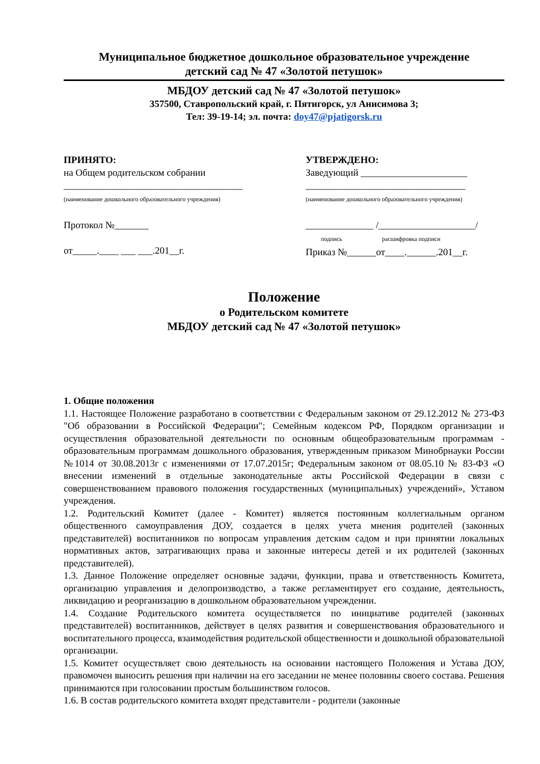Муниципальное бюджетное дошкольное образовательное учреждение
детский сад № 47 «Золотой петушок»
МБДОУ детский сад № 47 «Золотой петушок»
357500, Ставропольский край, г. Пятигорск, ул Анисимова 3;
Тел: 39-19-14; эл. почта: doy47@pjatigorsk.ru
ПРИНЯТО:
на Общем родительском собрании
_____________________________________
(наименование дошкольного образовательного учреждения)
Протокол №_______
от_____.____ ___ ___.201__г.
УТВЕРЖДЕНО:
Заведующий ______________________
_________________________________
(наименование дошкольного образовательного учреждения)
______________ /____________________/
подпись расшифровка подписи
Приказ №______от____.______.201__г.
Положение
о Родительском комитете
МБДОУ детский сад № 47 «Золотой петушок»
1. Общие положения
1.1. Настоящее Положение разработано в соответствии с Федеральным законом от 29.12.2012 № 273-ФЗ "Об образовании в Российской Федерации"; Семейным кодексом РФ, Порядком организации и осуществления образовательной деятельности по основным общеобразовательным программам - образовательным программам дошкольного образования, утвержденным приказом Минобрнауки России №1014 от 30.08.2013г с изменениями от 17.07.2015г; Федеральным законом от 08.05.10 № 83-ФЗ «О внесении изменений в отдельные законодательные акты Российской Федерации в связи с совершенствованием правового положения государственных (муниципальных) учреждений», Уставом учреждения.
1.2. Родительский Комитет (далее - Комитет) является постоянным коллегиальным органом общественного самоуправления ДОУ, создается в целях учета мнения родителей (законных представителей) воспитанников по вопросам управления детским садом и при принятии локальных нормативных актов, затрагивающих права и законные интересы детей и их родителей (законных представителей).
1.3. Данное Положение определяет основные задачи, функции, права и ответственность Комитета, организацию управления и делопроизводство, а также регламентирует его создание, деятельность, ликвидацию и реорганизацию в дошкольном образовательном учреждении.
1.4. Создание Родительского комитета осуществляется по инициативе родителей (законных представителей) воспитанников, действует в целях развития и совершенствования образовательного и воспитательного процесса, взаимодействия родительской общественности и дошкольной образовательной организации.
1.5. Комитет осуществляет свою деятельность на основании настоящего Положения и Устава ДОУ, правомочен выносить решения при наличии на его заседании не менее половины своего состава. Решения принимаются при голосовании простым большинством голосов.
1.6. В состав родительского комитета входят представители - родители (законные